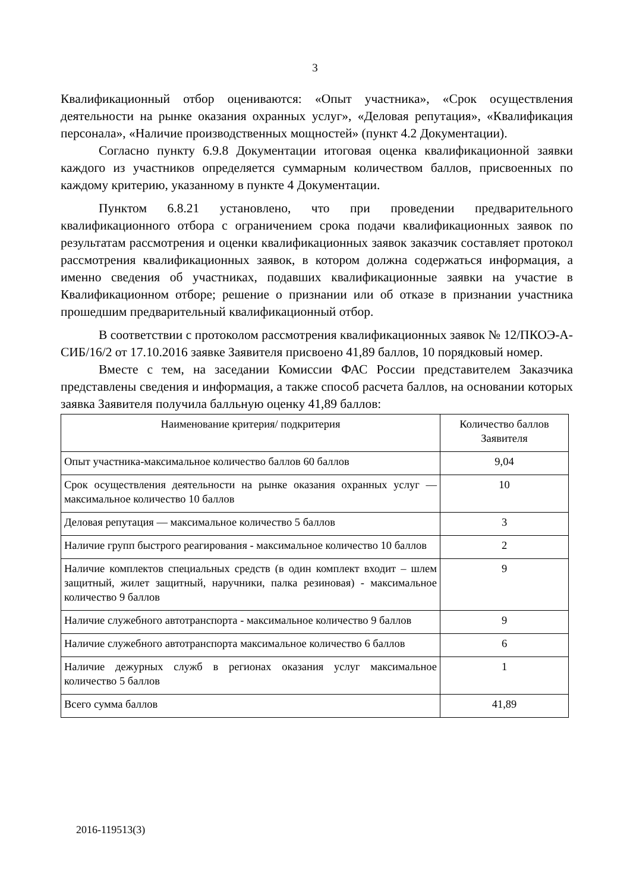3
Квалификационный отбор оцениваются: «Опыт участника», «Срок осуществления деятельности на рынке оказания охранных услуг», «Деловая репутация», «Квалификация персонала», «Наличие производственных мощностей» (пункт 4.2 Документации).
Согласно пункту 6.9.8 Документации итоговая оценка квалификационной заявки каждого из участников определяется суммарным количеством баллов, присвоенных по каждому критерию, указанному в пункте 4 Документации.
Пунктом 6.8.21 установлено, что при проведении предварительного квалификационного отбора с ограничением срока подачи квалификационных заявок по результатам рассмотрения и оценки квалификационных заявок заказчик составляет протокол рассмотрения квалификационных заявок, в котором должна содержаться информация, а именно сведения об участниках, подавших квалификационные заявки на участие в Квалификационном отборе; решение о признании или об отказе в признании участника прошедшим предварительный квалификационный отбор.
В соответствии с протоколом рассмотрения квалификационных заявок № 12/ПКОЭ-А-СИБ/16/2 от 17.10.2016 заявке Заявителя присвоено 41,89 баллов, 10 порядковый номер.
Вместе с тем, на заседании Комиссии ФАС России представителем Заказчика представлены сведения и информация, а также способ расчета баллов, на основании которых заявка Заявителя получила балльную оценку 41,89 баллов:
| Наименование критерия/ подкритерия | Количество баллов Заявителя |
| --- | --- |
| Опыт участника-максимальное количество баллов 60 баллов | 9,04 |
| Срок осуществления деятельности на рынке оказания охранных услуг — максимальное количество 10 баллов | 10 |
| Деловая репутация — максимальное количество 5 баллов | 3 |
| Наличие групп быстрого реагирования - максимальное количество 10 баллов | 2 |
| Наличие комплектов специальных средств (в один комплект входит – шлем защитный, жилет защитный, наручники, палка резиновая) - максимальное количество 9 баллов | 9 |
| Наличие служебного автотранспорта - максимальное количество 9 баллов | 9 |
| Наличие служебного автотранспорта максимальное количество 6 баллов | 6 |
| Наличие дежурных служб в регионах оказания услуг максимальное количество 5 баллов | 1 |
| Всего сумма баллов | 41,89 |
2016-119513(3)